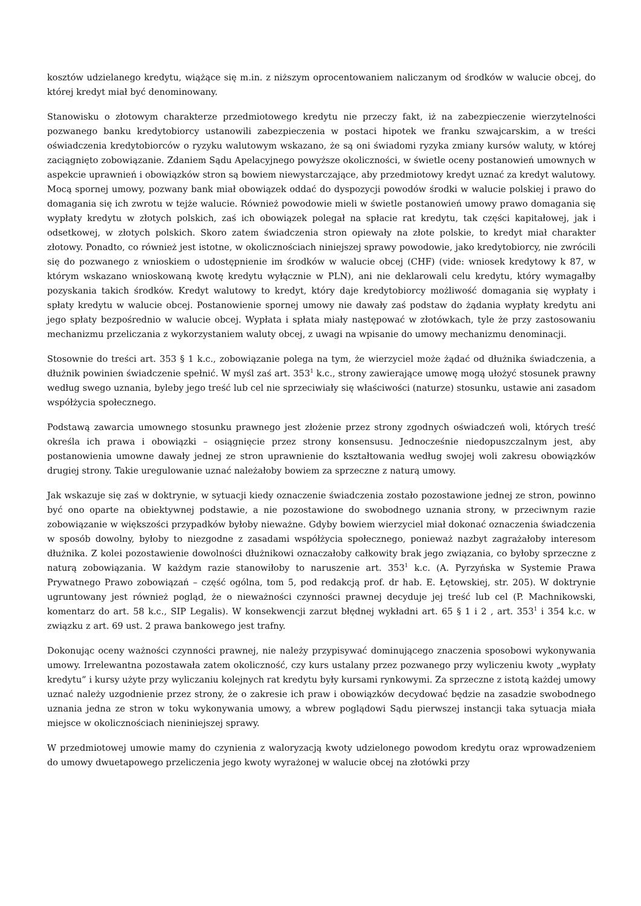kosztów udzielanego kredytu, wiążące się m.in. z niższym oprocentowaniem naliczanym od środków w walucie obcej, do której kredyt miał być denominowany.
Stanowisku o złotowym charakterze przedmiotowego kredytu nie przeczy fakt, iż na zabezpieczenie wierzytelności pozwanego banku kredytobiorcy ustanowili zabezpieczenia w postaci hipotek we franku szwajcarskim, a w treści oświadczenia kredytobiorców o ryzyku walutowym wskazano, że są oni świadomi ryzyka zmiany kursów waluty, w której zaciągnięto zobowiązanie. Zdaniem Sądu Apelacyjnego powyższe okoliczności, w świetle oceny postanowień umownych w aspekcie uprawnień i obowiązków stron są bowiem niewystarczające, aby przedmiotowy kredyt uznać za kredyt walutowy. Mocą spornej umowy, pozwany bank miał obowiązek oddać do dyspozycji powodów środki w walucie polskiej i prawo do domagania się ich zwrotu w tejże walucie. Również powodowie mieli w świetle postanowień umowy prawo domagania się wypłaty kredytu w złotych polskich, zaś ich obowiązek polegał na spłacie rat kredytu, tak części kapitałowej, jak i odsetkowej, w złotych polskich. Skoro zatem świadczenia stron opiewały na złote polskie, to kredyt miał charakter złotowy. Ponadto, co również jest istotne, w okolicznościach niniejszej sprawy powodowie, jako kredytobiorcy, nie zwrócili się do pozwanego z wnioskiem o udostępnienie im środków w walucie obcej (CHF) (vide: wniosek kredytowy k 87, w którym wskazano wnioskowaną kwotę kredytu wyłącznie w PLN), ani nie deklarowali celu kredytu, który wymagałby pozyskania takich środków. Kredyt walutowy to kredyt, który daje kredytobiorcy możliwość domagania się wypłaty i spłaty kredytu w walucie obcej. Postanowienie spornej umowy nie dawały zaś podstaw do żądania wypłaty kredytu ani jego spłaty bezpośrednio w walucie obcej. Wypłata i spłata miały następować w złotówkach, tyle że przy zastosowaniu mechanizmu przeliczania z wykorzystaniem waluty obcej, z uwagi na wpisanie do umowy mechanizmu denominacji.
Stosownie do treści art. 353 § 1 k.c., zobowiązanie polega na tym, że wierzyciel może żądać od dłużnika świadczenia, a dłużnik powinien świadczenie spełnić. W myśl zaś art. 353<sup>1</sup> k.c., strony zawierające umowę mogą ułożyć stosunek prawny według swego uznania, byleby jego treść lub cel nie sprzeciwiały się właściwości (naturze) stosunku, ustawie ani zasadom współżycia społecznego.
Podstawą zawarcia umownego stosunku prawnego jest złożenie przez strony zgodnych oświadczeń woli, których treść określa ich prawa i obowiązki – osiągnięcie przez strony konsensusu. Jednocześnie niedopuszczalnym jest, aby postanowienia umowne dawały jednej ze stron uprawnienie do kształtowania według swojej woli zakresu obowiązków drugiej strony. Takie uregulowanie uznać należałoby bowiem za sprzeczne z naturą umowy.
Jak wskazuje się zaś w doktrynie, w sytuacji kiedy oznaczenie świadczenia zostało pozostawione jednej ze stron, powinno być ono oparte na obiektywnej podstawie, a nie pozostawione do swobodnego uznania strony, w przeciwnym razie zobowiązanie w większości przypadków byłoby nieważne. Gdyby bowiem wierzyciel miał dokonać oznaczenia świadczenia w sposób dowolny, byłoby to niezgodne z zasadami współżycia społecznego, ponieważ nazbyt zagrażałoby interesom dłużnika. Z kolei pozostawienie dowolności dłużnikowi oznaczałoby całkowity brak jego związania, co byłoby sprzeczne z naturą zobowiązania. W każdym razie stanowiłoby to naruszenie art. 353<sup>1</sup> k.c. (A. Pyrzyńska w Systemie Prawa Prywatnego Prawo zobowiązań – część ogólna, tom 5, pod redakcją prof. dr hab. E. Łętowskiej, str. 205). W doktrynie ugruntowany jest również pogląd, że o nieważności czynności prawnej decyduje jej treść lub cel (P. Machnikowski, komentarz do art. 58 k.c., SIP Legalis). W konsekwencji zarzut błędnej wykładni art. 65 § 1 i 2 , art. 353<sup>1</sup> i 354 k.c. w związku z art. 69 ust. 2 prawa bankowego jest trafny.
Dokonując oceny ważności czynności prawnej, nie należy przypisywać dominującego znaczenia sposobowi wykonywania umowy. Irrelewantna pozostawała zatem okoliczność, czy kurs ustalany przez pozwanego przy wyliczeniu kwoty „wypłaty kredytu” i kursy użyte przy wyliczaniu kolejnych rat kredytu były kursami rynkowymi. Za sprzeczne z istotą każdej umowy uznać należy uzgodnienie przez strony, że o zakresie ich praw i obowiązków decydować będzie na zasadzie swobodnego uznania jedna ze stron w toku wykonywania umowy, a wbrew poglądowi Sądu pierwszej instancji taka sytuacja miała miejsce w okolicznościach nieniniejszej sprawy.
W przedmiotowej umowie mamy do czynienia z waloryzacją kwoty udzielonego powodom kredytu oraz wprowadzeniem do umowy dwuetapowego przeliczenia jego kwoty wyrażonej w walucie obcej na złotówki przy